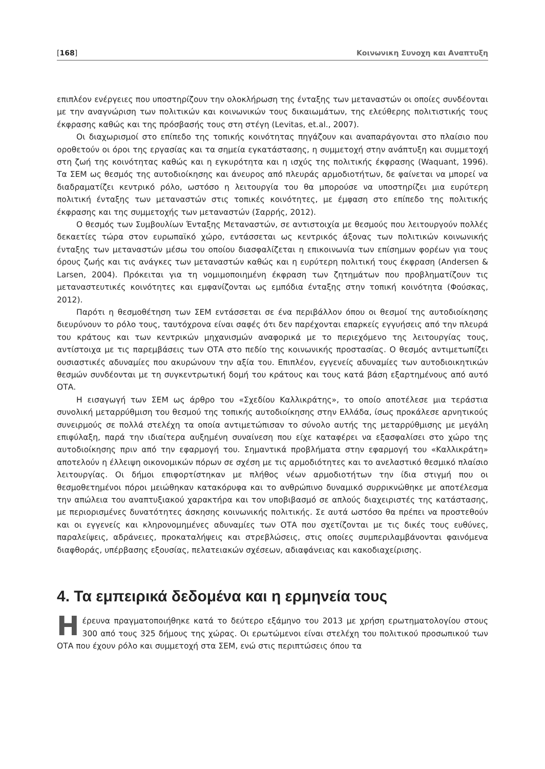[168] Κοινωνικη Συνοχη και Αναπτυξη
επιπλέον ενέργειες που υποστηρίζουν την ολοκλήρωση της ένταξης των μεταναστών οι οποίες συνδέονται με την αναγνώριση των πολιτικών και κοινωνικών τους δικαιωμάτων, της ελεύθερης πολιτιστικής τους έκφρασης καθώς και της πρόσβασής τους στη στέγη (Levitas, et.al., 2007).
Οι διαχωρισμοί στο επίπεδο της τοπικής κοινότητας πηγάζουν και αναπαράγονται στο πλαίσιο που οροθετούν οι όροι της εργασίας και τα σημεία εγκατάστασης, η συμμετοχή στην ανάπτυξη και συμμετοχή στη ζωή της κοινότητας καθώς και η εγκυρότητα και η ισχύς της πολιτικής έκφρασης (Waquant, 1996). Τα ΣΕΜ ως θεσμός της αυτοδιοίκησης και άνευρος από πλευράς αρμοδιοτήτων, δε φαίνεται να μπορεί να διαδραματίζει κεντρικό ρόλο, ωστόσο η λειτουργία του θα μπορούσε να υποστηρίζει μια ευρύτερη πολιτική ένταξης των μεταναστών στις τοπικές κοινότητες, με έμφαση στο επίπεδο της πολιτικής έκφρασης και της συμμετοχής των μεταναστών (Σαρρής, 2012).
Ο θεσμός των Συμβουλίων Ένταξης Μεταναστών, σε αντιστοιχία με θεσμούς που λειτουργούν πολλές δεκαετίες τώρα στον ευρωπαϊκό χώρο, εντάσσεται ως κεντρικός άξονας των πολιτικών κοινωνικής ένταξης των μεταναστών μέσω του οποίου διασφαλίζεται η επικοινωνία των επίσημων φορέων για τους όρους ζωής και τις ανάγκες των μεταναστών καθώς και η ευρύτερη πολιτική τους έκφραση (Andersen & Larsen, 2004). Πρόκειται για τη νομιμοποιημένη έκφραση των ζητημάτων που προβληματίζουν τις μεταναστευτικές κοινότητες και εμφανίζονται ως εμπόδια ένταξης στην τοπική κοινότητα (Φούσκας, 2012).
Παρότι η θεσμοθέτηση των ΣΕΜ εντάσσεται σε ένα περιβάλλον όπου οι θεσμοί της αυτοδιοίκησης διευρύνουν το ρόλο τους, ταυτόχρονα είναι σαφές ότι δεν παρέχονται επαρκείς εγγυήσεις από την πλευρά του κράτους και των κεντρικών μηχανισμών αναφορικά με το περιεχόμενο της λειτουργίας τους, αντίστοιχα με τις παρεμβάσεις των ΟΤΑ στο πεδίο της κοινωνικής προστασίας. Ο θεσμός αντιμετωπίζει ουσιαστικές αδυναμίες που ακυρώνουν την αξία του. Επιπλέον, εγγενείς αδυναμίες των αυτοδιοικητικών θεσμών συνδέονται με τη συγκεντρωτική δομή του κράτους και τους κατά βάση εξαρτημένους από αυτό ΟΤΑ.
Η εισαγωγή των ΣΕΜ ως άρθρο του «Σχεδίου Καλλικράτης», το οποίο αποτέλεσε μια τεράστια συνολική μεταρρύθμιση του θεσμού της τοπικής αυτοδιοίκησης στην Ελλάδα, ίσως προκάλεσε αρνητικούς συνειρμούς σε πολλά στελέχη τα οποία αντιμετώπισαν το σύνολο αυτής της μεταρρύθμισης με μεγάλη επιφύλαξη, παρά την ιδιαίτερα αυξημένη συναίνεση που είχε καταφέρει να εξασφαλίσει στο χώρο της αυτοδιοίκησης πριν από την εφαρμογή του. Σημαντικά προβλήματα στην εφαρμογή του «Καλλικράτη» αποτελούν η έλλειψη οικονομικών πόρων σε σχέση με τις αρμοδιότητες και το ανελαστικό θεσμικό πλαίσιο λειτουργίας. Οι δήμοι επιφορτίστηκαν με πλήθος νέων αρμοδιοτήτων την ίδια στιγμή που οι θεσμοθετημένοι πόροι μειώθηκαν κατακόρυφα και το ανθρώπινο δυναμικό συρρικνώθηκε με αποτέλεσμα την απώλεια του αναπτυξιακού χαρακτήρα και τον υποβιβασμό σε απλούς διαχειριστές της κατάστασης, με περιορισμένες δυνατότητες άσκησης κοινωνικής πολιτικής. Σε αυτά ωστόσο θα πρέπει να προστεθούν και οι εγγενείς και κληρονομημένες αδυναμίες των ΟΤΑ που σχετίζονται με τις δικές τους ευθύνες, παραλείψεις, αδράνειες, προκαταλήψεις και στρεβλώσεις, στις οποίες συμπεριλαμβάνονται φαινόμενα διαφθοράς, υπέρβασης εξουσίας, πελατειακών σχέσεων, αδιαφάνειας και κακοδιαχείρισης.
4. Τα εμπειρικά δεδομένα και η ερμηνεία τους
Η έρευνα πραγματοποιήθηκε κατά το δεύτερο εξάμηνο του 2013 με χρήση ερωτηματολογίου στους 300 από τους 325 δήμους της χώρας. Οι ερωτώμενοι είναι στελέχη του πολιτικού προσωπικού των ΟΤΑ που έχουν ρόλο και συμμετοχή στα ΣΕΜ, ενώ στις περιπτώσεις όπου τα